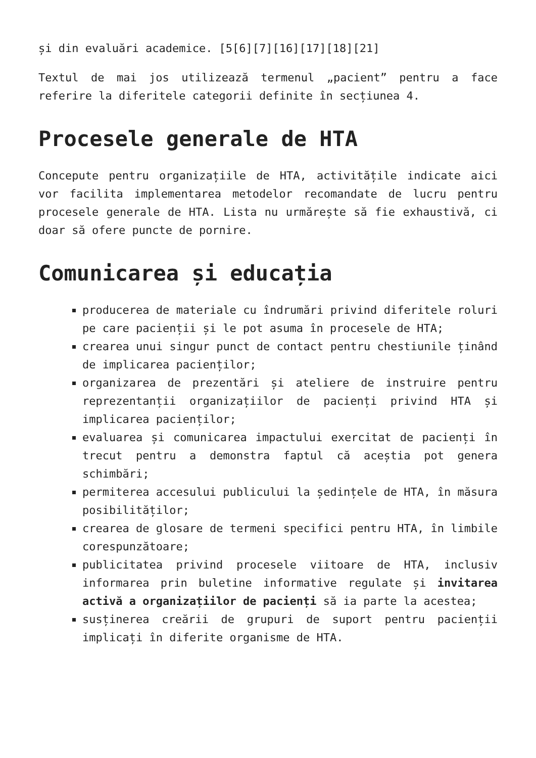și din evaluări academice. [5[6][7][16][17][18][21]
Textul de mai jos utilizează termenul „pacient” pentru a face referire la diferitele categorii definite în secțiunea 4.
Procesele generale de HTA
Concepute pentru organizațiile de HTA, activitățile indicate aici vor facilita implementarea metodelor recomandate de lucru pentru procesele generale de HTA. Lista nu urmărește să fie exhaustivă, ci doar să ofere puncte de pornire.
Comunicarea și educația
producerea de materiale cu îndrumări privind diferitele roluri pe care pacienții și le pot asuma în procesele de HTA;
crearea unui singur punct de contact pentru chestiunile ținând de implicarea pacienților;
organizarea de prezentări și ateliere de instruire pentru reprezentanții organizațiilor de pacienți privind HTA și implicarea pacienților;
evaluarea și comunicarea impactului exercitat de pacienți în trecut pentru a demonstra faptul că aceștia pot genera schimbări;
permiterea accesului publicului la ședințele de HTA, în măsura posibilităților;
crearea de glosare de termeni specifici pentru HTA, în limbile corespunzătoare;
publicitatea privind procesele viitoare de HTA, inclusiv informarea prin buletine informative regulate și invitarea activă a organizațiilor de pacienți să ia parte la acestea;
susținerea creării de grupuri de suport pentru pacienții implicați în diferite organisme de HTA.